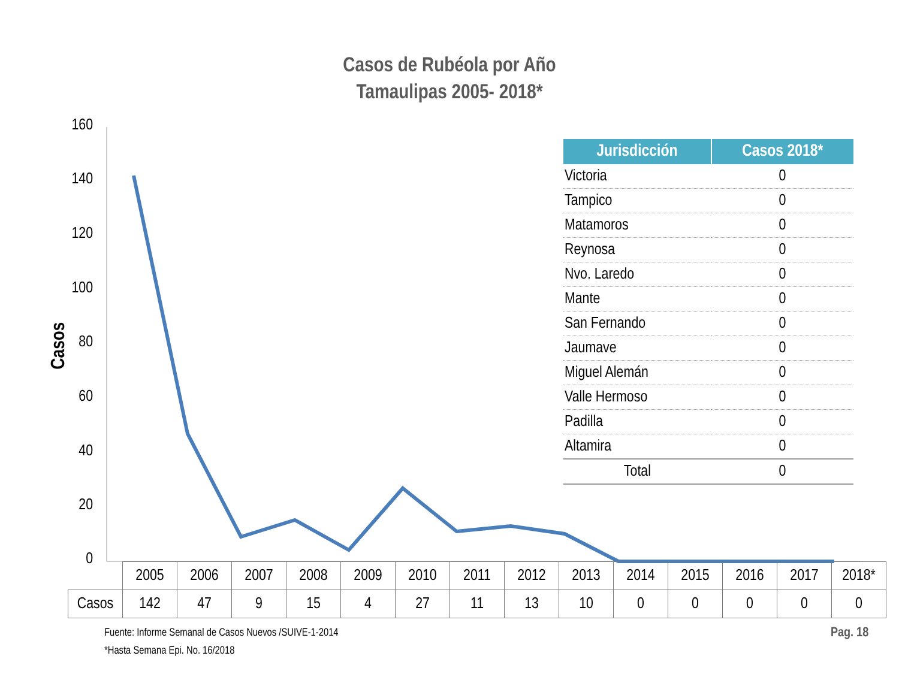Casos de Rubéola por Año
Tamaulipas 2005- 2018*
Casos
160
140
120
100
80
60
40
20
0
| Jurisdicción | Casos 2018* |
| --- | --- |
| Victoria | 0 |
| Tampico | 0 |
| Matamoros | 0 |
| Reynosa | 0 |
| Nvo. Laredo | 0 |
| Mante | 0 |
| San Fernando | 0 |
| Jaumave | 0 |
| Miguel Alemán | 0 |
| Valle Hermoso | 0 |
| Padilla | 0 |
| Altamira | 0 |
| Total | 0 |
| | 2005 | 2006 | 2007 | 2008 | 2009 | 2010 | 2011 | 2012 | 2013 | 2014 | 2015 | 2016 | 2017 | 2018* |
| Casos | 142 | 47 | 9 | 15 | 4 | 27 | 11 | 13 | 10 | 0 | 0 | 0 | 0 | 0 |
Fuente: Informe Semanal de Casos Nuevos /SUIVE-1-2014
*Hasta Semana Epi. No. 16/2018
Pag. 18